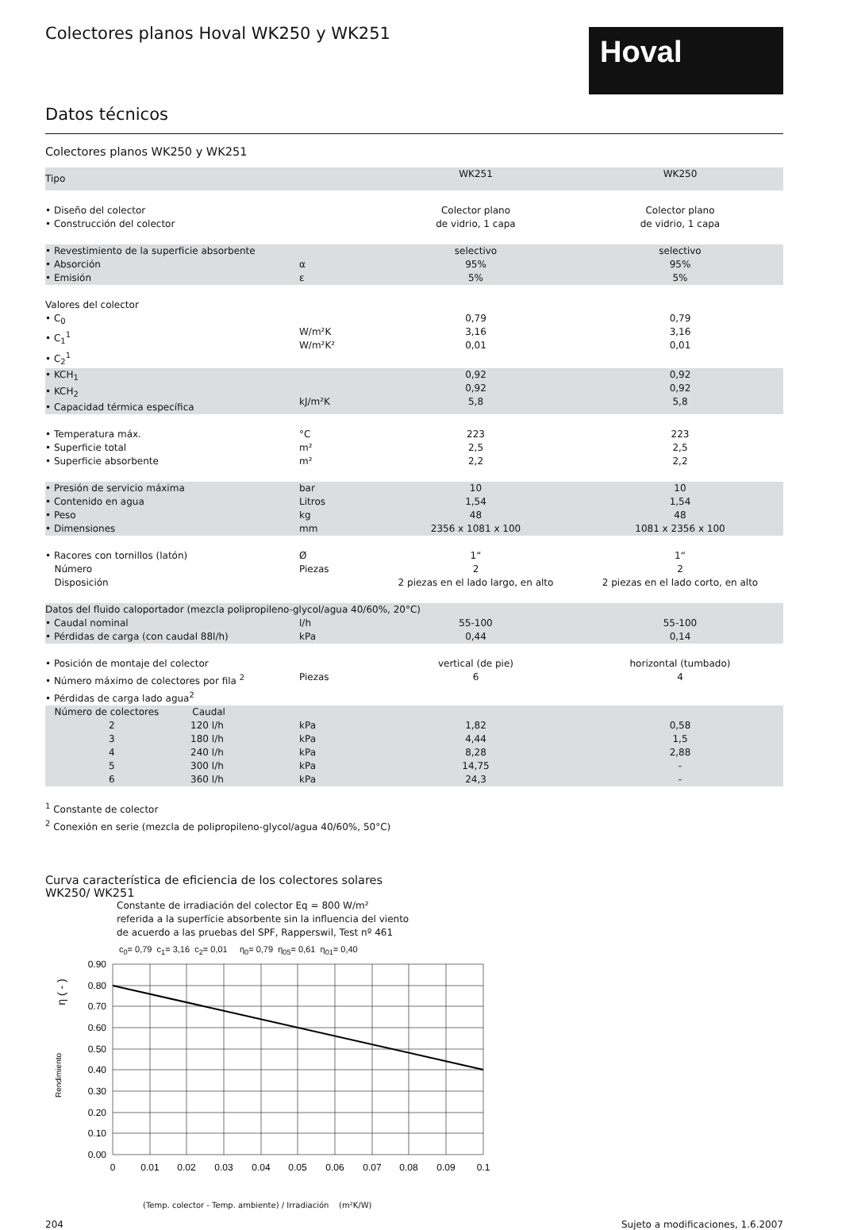Colectores planos Hoval WK250 y WK251
Hoval
Datos técnicos
Colectores planos WK250 y WK251
| Tipo | | WK251 | WK250 |
| • Diseño del colector • Construcción del colector | | Colector plano de vidrio, 1 capa | Colector plano de vidrio, 1 capa |
| • Revestimiento de la superficie absorbente • Absorción • Emisión | α ε | selectivo 95% 5% | selectivo 95% 5% |
| Valores del colector • C<sub>0</sub> • C<sub>1</sub><sup>1</sup> • C<sub>2</sub><sup>1</sup> | W/m²K W/m²K² | 0,79 3,16 0,01 | 0,79 3,16 0,01 |
| • KCH<sub>1</sub> • KCH<sub>2</sub> • Capacidad térmica específica | kJ/m²K | 0,92 0,92 5,8 | 0,92 0,92 5,8 |
| • Temperatura máx. • Superficie total • Superficie absorbente | °C m² m² | 223 2,5 2,2 | 223 2,5 2,2 |
| • Presión de servicio máxima • Contenido en agua • Peso • Dimensiones | bar Litros kg mm | 10 1,54 48 2356 x 1081 x 100 | 10 1,54 48 1081 x 2356 x 100 |
| • Racores con tornillos (latón) Número Disposición | Ø Piezas | 1“ 2 2 piezas en el lado largo, en alto | 1“ 2 2 piezas en el lado corto, en alto |
| Datos del fluido caloportador (mezcla polipropileno-glycol/agua 40/60%, 20°C) | | | |
| • Caudal nominal • Pérdidas de carga (con caudal 88l/h) | l/h kPa | 55-100 0,44 | 55-100 0,14 |
| • Posición de montaje del colector • Número máximo de colectores por fila <sup>2</sup> • Pérdidas de carga lado agua<sup>2</sup> | Piezas | vertical (de pie) 6 | horizontal (tumbado) 4 |
| Número de colectores Caudal 2 120 l/h 3 180 l/h 4 240 l/h 5 300 l/h 6 360 l/h | kPa kPa kPa kPa kPa | 1,82 4,44 8,28 14,75 24,3 | 0,58 1,5 2,88 - - |
<sup>1</sup> Constante de colector
<sup>2</sup> Conexión en serie (mezcla de polipropileno-glycol/agua 40/60%, 50°C)
Curva característica de eficiencia de los colectores solares
WK250/ WK251
Constante de irradiación del colector Eq = 800 W/m²
referida a la superfície absorbente sin la influencia del viento
de acuerdo a las pruebas del SPF, Rapperswil, Test nº 461
c<sub>0</sub>= 0,79 c<sub>1</sub>= 3,16 c<sub>2</sub>= 0,01 η<sub>0</sub>= 0,79 η<sub>05</sub>= 0,61 η<sub>01</sub>= 0,40
0.90
0.80
0.70
0.60
0.50
0.40
0.30
0.20
0.10
0.00
0
0.01
0.02
0.03
0.04
0.05
0.06
0.07
0.08
0.09
0.1
Rendimiento
η ( - )
(Temp. colector - Temp. ambiente) / Irradiación (m²K/W)
204 Sujeto a modificaciones, 1.6.2007